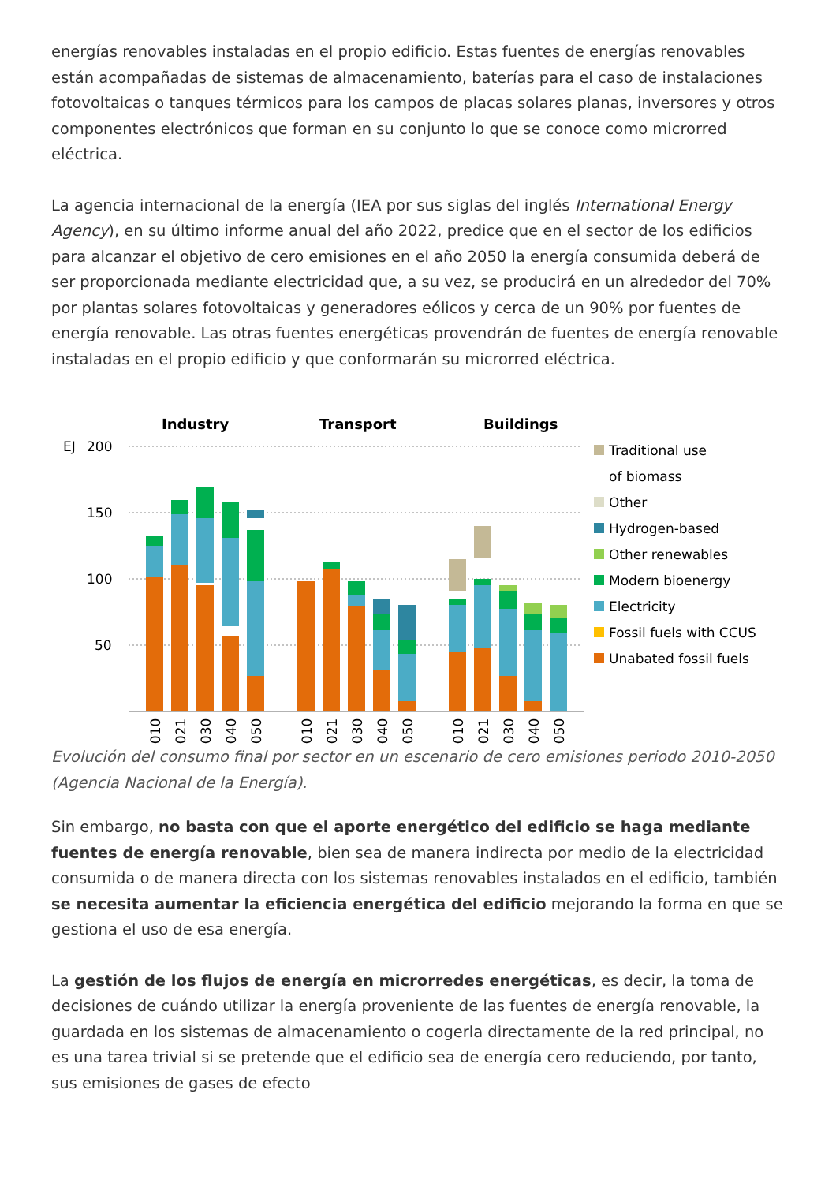energías renovables instaladas en el propio edificio. Estas fuentes de energías renovables están acompañadas de sistemas de almacenamiento, baterías para el caso de instalaciones fotovoltaicas o tanques térmicos para los campos de placas solares planas, inversores y otros componentes electrónicos que forman en su conjunto lo que se conoce como microrred eléctrica.
La agencia internacional de la energía (IEA por sus siglas del inglés International Energy Agency), en su último informe anual del año 2022, predice que en el sector de los edificios para alcanzar el objetivo de cero emisiones en el año 2050 la energía consumida deberá de ser proporcionada mediante electricidad que, a su vez, se producirá en un alrededor del 70% por plantas solares fotovoltaicas y generadores eólicos y cerca de un 90% por fuentes de energía renovable. Las otras fuentes energéticas provendrán de fuentes de energía renovable instaladas en el propio edificio y que conformarán su microrred eléctrica.
Industry
Transport
Buildings
EJ
200
150
100
50
Traditional use
of biomass
Other
Hydrogen-based
Other renewables
Modern bioenergy
Electricity
Fossil fuels with CCUS
Unabated fossil fuels
2010
2021
2030
2040
2050
2010
2021
2030
2040
2050
2010
2021
2030
2040
2050
Evolución del consumo final por sector en un escenario de cero emisiones periodo 2010-2050 (Agencia Nacional de la Energía).
Sin embargo, no basta con que el aporte energético del edificio se haga mediante fuentes de energía renovable, bien sea de manera indirecta por medio de la electricidad consumida o de manera directa con los sistemas renovables instalados en el edificio, también se necesita aumentar la eficiencia energética del edificio mejorando la forma en que se gestiona el uso de esa energía.
La gestión de los flujos de energía en microrredes energéticas, es decir, la toma de decisiones de cuándo utilizar la energía proveniente de las fuentes de energía renovable, la guardada en los sistemas de almacenamiento o cogerla directamente de la red principal, no es una tarea trivial si se pretende que el edificio sea de energía cero reduciendo, por tanto, sus emisiones de gases de efecto